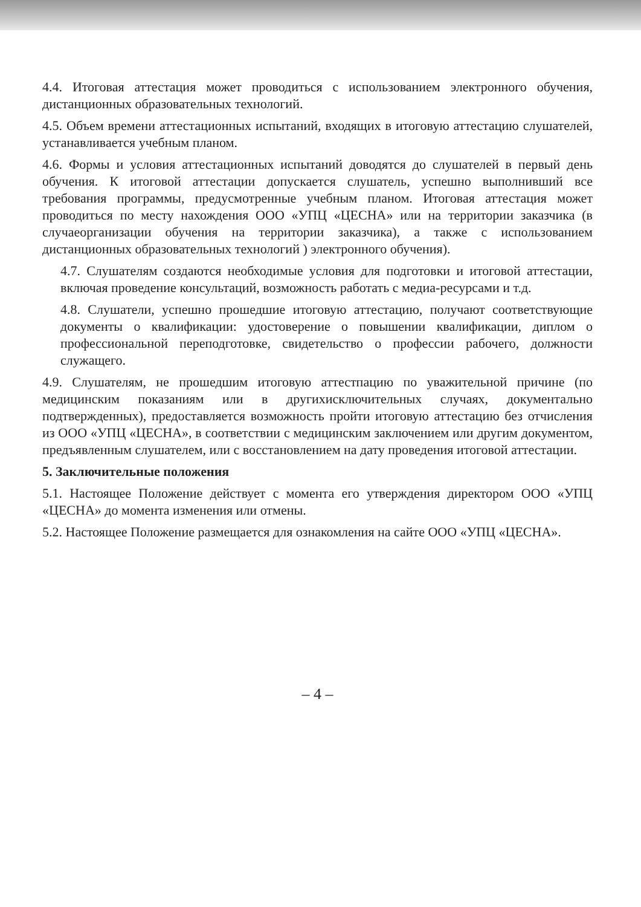4.4. Итоговая аттестация может проводиться с использованием электронного обучения, дистанционных образовательных технологий.
4.5. Объем времени аттестационных испытаний, входящих в итоговую аттестацию слушателей, устанавливается учебным планом.
4.6. Формы и условия аттестационных испытаний доводятся до слушателей в первый день обучения. К итоговой аттестации допускается слушатель, успешно выполнивший все требования программы, предусмотренные учебным планом. Итоговая аттестация может проводиться по месту нахождения ООО «УПЦ «ЦЕСНА» или на территории заказчика (в случаеорганизации обучения на территории заказчика), а также с использованием дистанционных образовательных технологий ) электронного обучения).
4.7. Слушателям создаются необходимые условия для подготовки и итоговой аттестации, включая проведение консультаций, возможность работать с медиа-ресурсами и т.д.
4.8. Слушатели, успешно прошедшие итоговую аттестацию, получают соответствующие документы о квалификации: удостоверение о повышении квалификации, диплом о профессиональной переподготовке, свидетельство о профессии рабочего, должности служащего.
4.9. Слушателям, не прошедшим итоговую аттестпацию по уважительной причине (по медицинским показаниям или в другихисключительных случаях, документально подтвержденных), предоставляется возможность пройти итоговую аттестацию без отчисления из ООО «УПЦ «ЦЕСНА», в соответствии с медицинским заключением или другим документом, предъявленным слушателем, или с восстановлением на дату проведения итоговой аттестации.
5. Заключительные положения
5.1. Настоящее Положение действует с момента его утверждения директором ООО «УПЦ «ЦЕСНА» до момента изменения или отмены.
5.2. Настоящее Положение размещается для ознакомления на сайте ООО «УПЦ «ЦЕСНА».
– 4 –